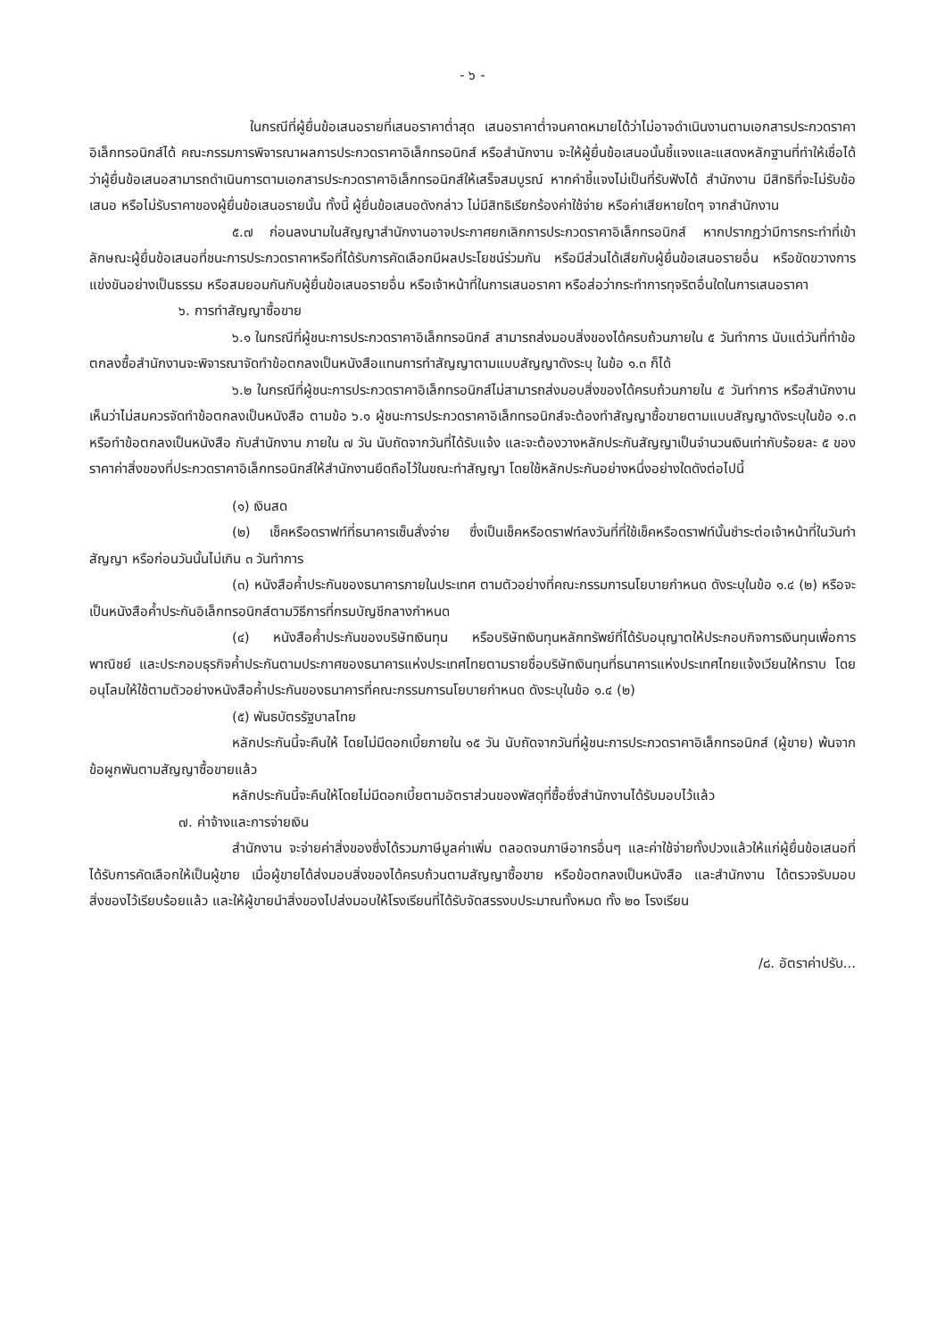- ๖ -
ในกรณีที่ผู้ยื่นข้อเสนอรายที่เสนอราคาต่ำสุด เสนอราคาต่ำจนคาดหมายได้ว่าไม่อาจดำเนินงานตามเอกสารประกวดราคาอิเล็กทรอนิกส์ได้ คณะกรรมการพิจารณาผลการประกวดราคาอิเล็กทรอนิกส์ หรือสำนักงาน จะให้ผู้ยื่นข้อเสนอนั้นชี้แจงและแสดงหลักฐานที่ทำให้เชื่อได้ว่าผู้ยื่นข้อเสนอสามารถดำเนินการตามเอกสารประกวดราคาอิเล็กทรอนิกส์ให้เสร็จสมบูรณ์ หากคำชี้แจงไม่เป็นที่รับฟังได้ สำนักงาน มีสิทธิที่จะไม่รับข้อเสนอ หรือไม่รับราคาของผู้ยื่นข้อเสนอรายนั้น ทั้งนี้ ผู้ยื่นข้อเสนอดังกล่าว ไม่มีสิทธิเรียกร้องค่าใช้จ่าย หรือค่าเสียหายใดๆ จากสำนักงาน
๕.๗ ก่อนลงนามในสัญญาสำนักงานอาจประกาศยกเลิกการประกวดราคาอิเล็กทรอนิกส์ หากปรากฏว่ามีการกระทำที่เข้าลักษณะผู้ยื่นข้อเสนอที่ชนะการประกวดราคาหรือที่ได้รับการคัดเลือกมีผลประโยชน์ร่วมกัน หรือมีส่วนได้เสียกับผู้ยื่นข้อเสนอรายอื่น หรือขัดขวางการแข่งขันอย่างเป็นธรรม หรือสมยอมกันกับผู้ยื่นข้อเสนอรายอื่น หรือเจ้าหน้าที่ในการเสนอราคา หรือส่อว่ากระทำการทุจริตอื่นใดในการเสนอราคา
๖. การทำสัญญาซื้อขาย
๖.๑ ในกรณีที่ผู้ชนะการประกวดราคาอิเล็กทรอนิกส์ สามารถส่งมอบสิ่งของได้ครบถ้วนภายใน ๕ วันทำการ นับแต่วันที่ทำข้อตกลงซื้อสำนักงานจะพิจารณาจัดทำข้อตกลงเป็นหนังสือแทนการทำสัญญาตามแบบสัญญาดังระบุ ในข้อ ๑.๓ ก็ได้
๖.๒ ในกรณีที่ผู้ชนะการประกวดราคาอิเล็กทรอนิกส์ไม่สามารถส่งมอบสิ่งของได้ครบถ้วนภายใน ๕ วันทำการ หรือสำนักงานเห็นว่าไม่สมควรจัดทำข้อตกลงเป็นหนังสือ ตามข้อ ๖.๑ ผู้ชนะการประกวดราคาอิเล็กทรอนิกส์จะต้องทำสัญญาซื้อขายตามแบบสัญญาดังระบุในข้อ ๑.๓ หรือทำข้อตกลงเป็นหนังสือ กับสำนักงาน ภายใน ๗ วัน นับถัดจากวันที่ได้รับแจ้ง และจะต้องวางหลักประกันสัญญาเป็นจำนวนเงินเท่ากับร้อยละ ๕ ของราคาค่าสิ่งของที่ประกวดราคาอิเล็กทรอนิกส์ให้สำนักงานยึดถือไว้ในขณะทำสัญญา โดยใช้หลักประกันอย่างหนึ่งอย่างใดดังต่อไปนี้
(๑) เงินสด
(๒) เช็คหรือดราฟท์ที่ธนาคารเซ็นสั่งจ่าย ซึ่งเป็นเช็คหรือดราฟท์ลงวันที่ที่ใช้เช็คหรือดราฟท์นั้นชำระต่อเจ้าหน้าที่ในวันทำสัญญา หรือก่อนวันนั้นไม่เกิน ๓ วันทำการ
(๓) หนังสือค้ำประกันของธนาคารภายในประเทศ ตามตัวอย่างที่คณะกรรมการนโยบายกำหนด ดังระบุในข้อ ๑.๔ (๒) หรือจะเป็นหนังสือค้ำประกันอิเล็กทรอนิกส์ตามวิธีการที่กรมบัญชีกลางกำหนด
(๔) หนังสือค้ำประกันของบริษัทเงินทุน หรือบริษัทเงินทุนหลักทรัพย์ที่ได้รับอนุญาตให้ประกอบกิจการเงินทุนเพื่อการพาณิชย์ และประกอบธุรกิจค้ำประกันตามประกาศของธนาคารแห่งประเทศไทยตามรายชื่อบริษัทเงินทุนที่ธนาคารแห่งประเทศไทยแจ้งเวียนให้ทราบ โดยอนุโลมให้ใช้ตามตัวอย่างหนังสือค้ำประกันของธนาคารที่คณะกรรมการนโยบายกำหนด ดังระบุในข้อ ๑.๔ (๒)
(๕) พันธบัตรรัฐบาลไทย
หลักประกันนี้จะคืนให้ โดยไม่มีดอกเบี้ยภายใน ๑๕ วัน นับถัดจากวันที่ผู้ชนะการประกวดราคาอิเล็กทรอนิกส์ (ผู้ขาย) พ้นจากข้อผูกพันตามสัญญาซื้อขายแล้ว
หลักประกันนี้จะคืนให้โดยไม่มีดอกเบี้ยตามอัตราส่วนของพัสดุที่ซื้อซึ่งสำนักงานได้รับมอบไว้แล้ว
๗. ค่าจ้างและการจ่ายเงิน
สำนักงาน จะจ่ายค่าสิ่งของซึ่งได้รวมภาษีมูลค่าเพิ่ม ตลอดจนภาษีอากรอื่นๆ และค่าใช้จ่ายทั้งปวงแล้วให้แก่ผู้ยื่นข้อเสนอที่ได้รับการคัดเลือกให้เป็นผู้ขาย เมื่อผู้ขายได้ส่งมอบสิ่งของได้ครบถ้วนตามสัญญาซื้อขาย หรือข้อตกลงเป็นหนังสือ และสำนักงาน ได้ตรวจรับมอบสิ่งของไว้เรียบร้อยแล้ว และให้ผู้ขายนำสิ่งของไปส่งมอบให้โรงเรียนที่ได้รับจัดสรรงบประมาณทั้งหมด ทั้ง ๒๐ โรงเรียน
/๘. อัตราค่าปรับ...